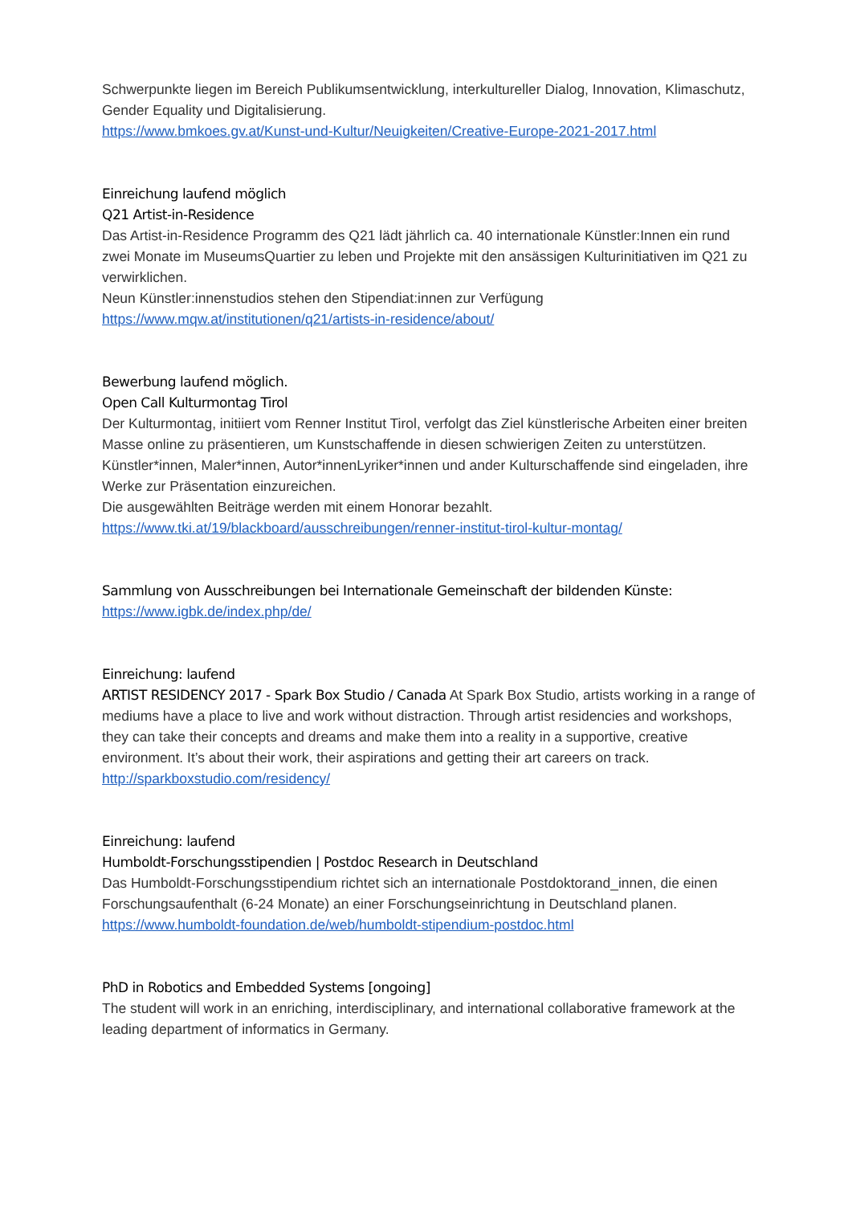Schwerpunkte liegen im Bereich Publikumsentwicklung, interkultureller Dialog, Innovation, Klimaschutz, Gender Equality und Digitalisierung.
https://www.bmkoes.gv.at/Kunst-und-Kultur/Neuigkeiten/Creative-Europe-2021-2017.html
Einreichung laufend möglich
Q21 Artist-in-Residence
Das Artist-in-Residence Programm des Q21 lädt jährlich ca. 40 internationale Künstler:Innen ein rund zwei Monate im MuseumsQuartier zu leben und Projekte mit den ansässigen Kulturinitiativen im Q21 zu verwirklichen.
Neun Künstler:innenstudios stehen den Stipendiat:innen zur Verfügung
https://www.mqw.at/institutionen/q21/artists-in-residence/about/
Bewerbung laufend möglich.
Open Call Kulturmontag Tirol
Der Kulturmontag, initiiert vom Renner Institut Tirol, verfolgt das Ziel künstlerische Arbeiten einer breiten Masse online zu präsentieren, um Kunstschaffende in diesen schwierigen Zeiten zu unterstützen.
Künstler*innen, Maler*innen, Autor*innenLyriker*innen und ander Kulturschaffende sind eingeladen, ihre Werke zur Präsentation einzureichen.
Die ausgewählten Beiträge werden mit einem Honorar bezahlt.
https://www.tki.at/19/blackboard/ausschreibungen/renner-institut-tirol-kultur-montag/
Sammlung von Ausschreibungen bei Internationale Gemeinschaft der bildenden Künste:
https://www.igbk.de/index.php/de/
Einreichung: laufend
ARTIST RESIDENCY 2017 - Spark Box Studio / Canada At Spark Box Studio, artists working in a range of mediums have a place to live and work without distraction. Through artist residencies and workshops, they can take their concepts and dreams and make them into a reality in a supportive, creative environment. It’s about their work, their aspirations and getting their art careers on track.
http://sparkboxstudio.com/residency/
Einreichung: laufend
Humboldt-Forschungsstipendien | Postdoc Research in Deutschland
Das Humboldt-Forschungsstipendium richtet sich an internationale Postdoktorand_innen, die einen Forschungsaufenthalt (6-24 Monate) an einer Forschungseinrichtung in Deutschland planen.
https://www.humboldt-foundation.de/web/humboldt-stipendium-postdoc.html
PhD in Robotics and Embedded Systems [ongoing]
The student will work in an enriching, interdisciplinary, and international collaborative framework at the leading department of informatics in Germany.